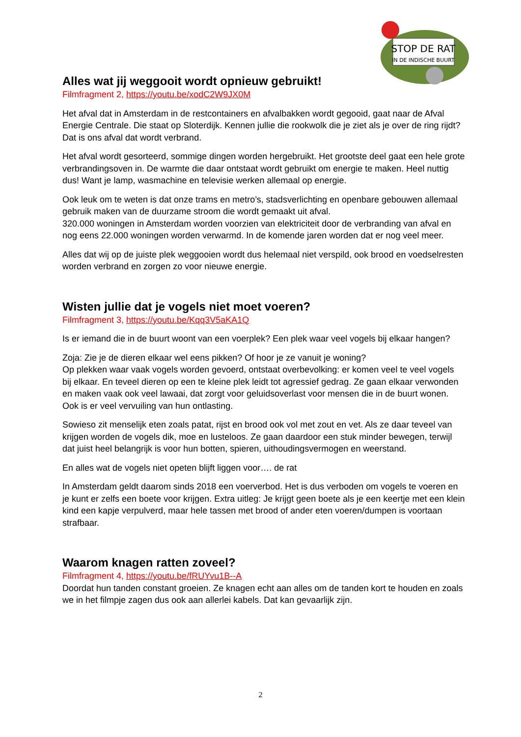STOP DE RAT
IN DE INDISCHE BUURT
Alles wat jij weggooit wordt opnieuw gebruikt!
Filmfragment 2, https://youtu.be/xodC2W9JX0M
Het afval dat in Amsterdam in de restcontainers en afvalbakken wordt gegooid, gaat naar de Afval Energie Centrale. Die staat op Sloterdijk. Kennen jullie die rookwolk die je ziet als je over de ring rijdt? Dat is ons afval dat wordt verbrand.
Het afval wordt gesorteerd, sommige dingen worden hergebruikt. Het grootste deel gaat een hele grote verbrandingsoven in. De warmte die daar ontstaat wordt gebruikt om energie te maken. Heel nuttig dus! Want je lamp, wasmachine en televisie werken allemaal op energie.
Ook leuk om te weten is dat onze trams en metro’s, stadsverlichting en openbare gebouwen allemaal gebruik maken van de duurzame stroom die wordt gemaakt uit afval.
320.000 woningen in Amsterdam worden voorzien van elektriciteit door de verbranding van afval en nog eens 22.000 woningen worden verwarmd. In de komende jaren worden dat er nog veel meer.
Alles dat wij op de juiste plek weggooien wordt dus helemaal niet verspild, ook brood en voedselresten worden verbrand en zorgen zo voor nieuwe energie.
Wisten jullie dat je vogels niet moet voeren?
Filmfragment 3, https://youtu.be/Kqq3V5aKA1Q
Is er iemand die in de buurt woont van een voerplek? Een plek waar veel vogels bij elkaar hangen?
Zoja: Zie je de dieren elkaar wel eens pikken? Of hoor je ze vanuit je woning?
Op plekken waar vaak vogels worden gevoerd, ontstaat overbevolking: er komen veel te veel vogels bij elkaar. En teveel dieren op een te kleine plek leidt tot agressief gedrag. Ze gaan elkaar verwonden en maken vaak ook veel lawaai, dat zorgt voor geluidsoverlast voor mensen die in de buurt wonen. Ook is er veel vervuiling van hun ontlasting.
Sowieso zit menselijk eten zoals patat, rijst en brood ook vol met zout en vet. Als ze daar teveel van krijgen worden de vogels dik, moe en lusteloos. Ze gaan daardoor een stuk minder bewegen, terwijl dat juist heel belangrijk is voor hun botten, spieren, uithoudingsvermogen en weerstand.
En alles wat de vogels niet opeten blijft liggen voor…. de rat
In Amsterdam geldt daarom sinds 2018 een voerverbod. Het is dus verboden om vogels te voeren en je kunt er zelfs een boete voor krijgen. Extra uitleg: Je krijgt geen boete als je een keertje met een klein kind een kapje verpulverd, maar hele tassen met brood of ander eten voeren/dumpen is voortaan strafbaar.
Waarom knagen ratten zoveel?
Filmfragment 4, https://youtu.be/fRUYvu1B--A
Doordat hun tanden constant groeien. Ze knagen echt aan alles om de tanden kort te houden en zoals we in het filmpje zagen dus ook aan allerlei kabels. Dat kan gevaarlijk zijn.
2